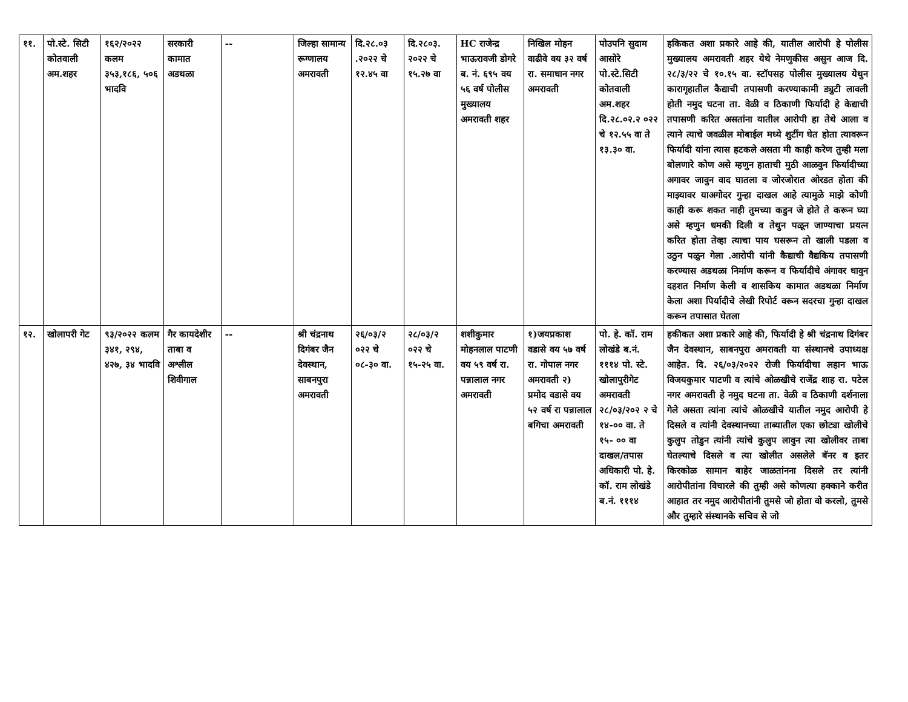| ११. | पो.स्टे. सिटी कोतवाली अम.शहर | १६२/२०२२ कलम ३५३,१८६, ५०६ भादवि | सरकारी कामात अडथळा | -- | जिल्हा सामान्य रूग्णालय अमरावती | दि.२८.०३ .२०२२ चे १२.४५ वा | दि.२८०३. २०२२ चे १५.२७ वा | HC राजेन्द्र भाऊरावजी डोगरे ब. नं. ६९५ वय ५६ वर्ष पोलीस मुख्यालय अमरावती शहर | निखिल मोहन वाढीवे वय ३२ वर्ष रा. समाधान नगर अमरावती | पोउपनि सुदाम आसोरे पो.स्टे.सिटी कोतवाली अम.शहर दि.२८.०२.२ ०२२ चे १२.५५ वा ते १३.३० वा. | हकिकत अशा प्रकारे आहे की, यातील आरोपी हे पोलीस मुख्यालय अमरावती शहर येथे नेमणुकीस असुन आज दि. २८/३/२२ चे १०.१५ वा. स्टॉपसह पोलीस मुख्यालय येथुन कारागृहातील कैद्याची तपासणी करण्याकामी ड्युटी लावली होती नमुद घटना ता. वेळी व ठिकाणी फिर्यादी हे केद्याची तपासणी करित असतांना यातील आरोपी हा तेथे आला व त्याने त्याचे जवळील मोबाईल मध्ये शुटींग घेत होता त्यावरून फिर्यादी यांना त्यास हटकले असता मी काही करेण तुम्ही मला बोलणारे कोण असे म्हणुन हाताची मुठी आळवुन फिर्यादीच्या अगावर जावुन वाद घातला व जोरजोरात ओरडत होता की माझ्यावर याअगोदर गुन्हा दाखल आहे त्यामुळे माझे कोणी काही करू शकत नाही तुमच्या कडुन जे होते ते करून घ्या असे म्हणुन धमकी दिली व तेथुन पळून जाण्याचा प्रयत्न करित होता तेव्हा त्याचा पाय घसरून तो खाली पडला व उठुन पळुन गेला .आरोपी यांनी कैद्याची वैद्यकिय तपासणी करण्यास अडथळा निर्माण करून व फिर्यादीचे अंगावर धावुन दहशत निर्माण केली व शासकिय कामात अडथळा निर्माण केला अशा पिर्यादीचे लेखी रिपोर्ट वरून सदरचा गुन्हा दाखल करून तपासात घेतला |
| १२. | खोलापरी गेट | ९३/२०२२ कलम ३४१, २९४, ४२७, ३४ भादवि | गैर कायदेशीर ताबा व अश्लील शिवीगाल | -- | श्री चंद्रनाथ दिगंबर जैन देवस्थान, साबनपुरा अमरावती | २६/०३/२ ०२२ चे ०८-३० वा. | २८/०३/२ ०२२ चे १५-२५ वा. | शशीकुमार मोहनलाल पाटणी वय ५९ वर्ष रा. पन्नालाल नगर अमरावती | १)जयप्रकाश वडासे वय ५७ वर्ष रा. गोपाल नगर अमरावती २) प्रमोद वडासे वय ५२ वर्ष रा पन्नालाल बगिचा अमरावती | पो. हे. कॉ. राम लोखंडे ब.नं. १११४ पो. स्टे. खोलापुरीगेट अमरावती २८/०३/२०२ २ चे १४-०० वा. ते १५- ०० वा दाखल/तपास अधिकारी पो. हे. कॉ. राम लोखंडे ब.नं. १११४ | हकीकत अशा प्रकारे आहे की, फिर्यादी हे श्री चंद्रनाथ दिगंबर जैन देवस्थान, साबनपुरा अमरावती या संस्थानचे उपाध्यक्ष आहेत. दि. २६/०३/२०२२ रोजी फिर्यादीचा लहान भाऊ विजयकुमार पाटणी व त्यांचे ओळखीचे राजेंद्र शाह रा. पटेल नगर अमरावती हे नमुद घटना ता. वेळी व ठिकाणी दर्शनाला गेले असता त्यांना त्यांचे ओळखीचे यातील नमुद आरोपी हे दिसले व त्यांनी देवस्थानच्या ताब्यातील एका छोट्या खोलीचे कुलुप तोडुन त्यांनी त्यांचे कुलुप लावुन त्या खोलीवर ताबा घेतल्याचे दिसले व त्या खोलीत असलेले बॅनर व इतर किरकोळ सामान बाहेर जाळतांनना दिसले तर त्यांनी आरोपीतांना विचारले की तुम्ही असे कोणत्या हक्काने करीत आहात तर नमुद आरोपीतांनी तुमसे जो होता वो करलो, तुमसे और तुम्हारे संस्थानके सचिव से जो |